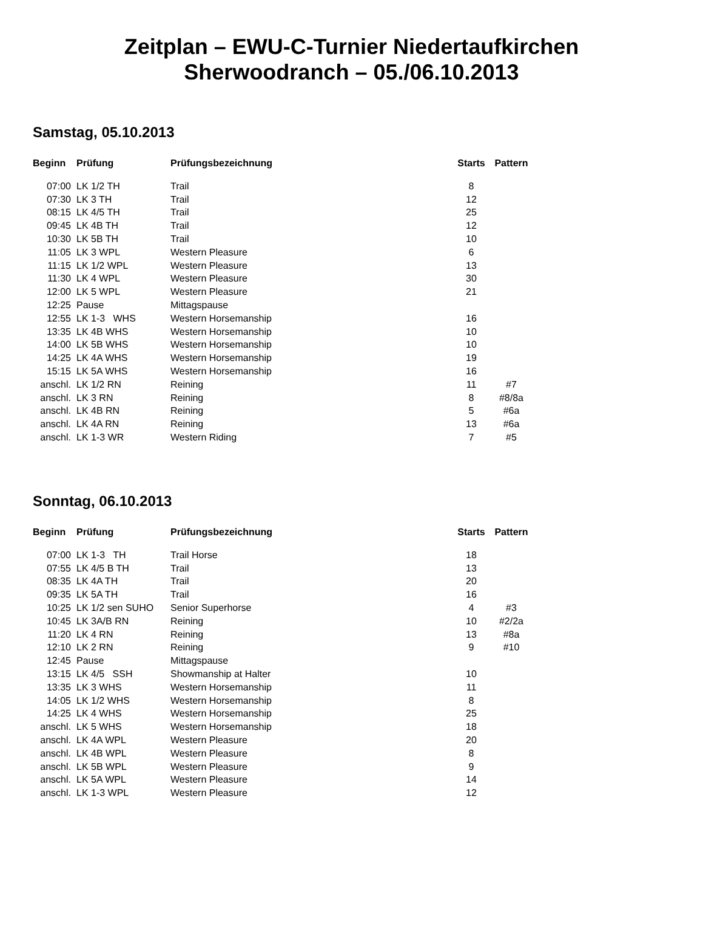Zeitplan – EWU-C-Turnier Niedertaufkirchen
Sherwoodranch – 05./06.10.2013
Samstag, 05.10.2013
| Beginn | Prüfung | Prüfungsbezeichnung | Starts | Pattern |
| --- | --- | --- | --- | --- |
| 07:00 | LK 1/2 TH | Trail | 8 | |
| 07:30 | LK 3 TH | Trail | 12 | |
| 08:15 | LK 4/5 TH | Trail | 25 | |
| 09:45 | LK 4B TH | Trail | 12 | |
| 10:30 | LK 5B TH | Trail | 10 | |
| 11:05 | LK 3 WPL | Western Pleasure | 6 | |
| 11:15 | LK 1/2 WPL | Western Pleasure | 13 | |
| 11:30 | LK 4 WPL | Western Pleasure | 30 | |
| 12:00 | LK 5 WPL | Western Pleasure | 21 | |
| 12:25 | Pause | Mittagspause | | |
| 12:55 | LK 1-3 WHS | Western Horsemanship | 16 | |
| 13:35 | LK 4B WHS | Western Horsemanship | 10 | |
| 14:00 | LK 5B WHS | Western Horsemanship | 10 | |
| 14:25 | LK 4A WHS | Western Horsemanship | 19 | |
| 15:15 | LK 5A WHS | Western Horsemanship | 16 | |
| anschl. | LK 1/2 RN | Reining | 11 | #7 |
| anschl. | LK 3 RN | Reining | 8 | #8/8a |
| anschl. | LK 4B RN | Reining | 5 | #6a |
| anschl. | LK 4A RN | Reining | 13 | #6a |
| anschl. | LK 1-3 WR | Western Riding | 7 | #5 |
Sonntag, 06.10.2013
| Beginn | Prüfung | Prüfungsbezeichnung | Starts | Pattern |
| --- | --- | --- | --- | --- |
| 07:00 | LK 1-3 TH | Trail Horse | 18 | |
| 07:55 | LK 4/5 B TH | Trail | 13 | |
| 08:35 | LK 4A TH | Trail | 20 | |
| 09:35 | LK 5A TH | Trail | 16 | |
| 10:25 | LK 1/2 sen SUHO | Senior Superhorse | 4 | #3 |
| 10:45 | LK 3A/B RN | Reining | 10 | #2/2a |
| 11:20 | LK 4 RN | Reining | 13 | #8a |
| 12:10 | LK 2 RN | Reining | 9 | #10 |
| 12:45 | Pause | Mittagspause | | |
| 13:15 | LK 4/5 SSH | Showmanship at Halter | 10 | |
| 13:35 | LK 3 WHS | Western Horsemanship | 11 | |
| 14:05 | LK 1/2 WHS | Western Horsemanship | 8 | |
| 14:25 | LK 4 WHS | Western Horsemanship | 25 | |
| anschl. | LK 5 WHS | Western Horsemanship | 18 | |
| anschl. | LK 4A WPL | Western Pleasure | 20 | |
| anschl. | LK 4B WPL | Western Pleasure | 8 | |
| anschl. | LK 5B WPL | Western Pleasure | 9 | |
| anschl. | LK 5A WPL | Western Pleasure | 14 | |
| anschl. | LK 1-3 WPL | Western Pleasure | 12 | |